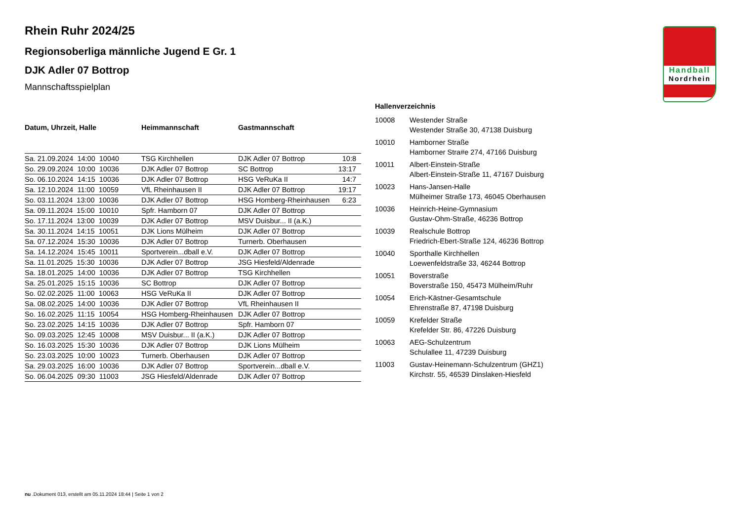Handball
Nordrhein
Rhein Ruhr 2024/25
Regionsoberliga männliche Jugend E Gr. 1
DJK Adler 07 Bottrop
Mannschaftsspielplan
| Datum, Uhrzeit, Halle | Heimmannschaft | Gastmannschaft | |
| --- | --- | --- | --- |
| Sa. 21.09.2024 14:00 10040 | TSG Kirchhellen | DJK Adler 07 Bottrop | 10:8 |
| So. 29.09.2024 10:00 10036 | DJK Adler 07 Bottrop | SC Bottrop | 13:17 |
| So. 06.10.2024 14:15 10036 | DJK Adler 07 Bottrop | HSG VeRuKa II | 14:7 |
| Sa. 12.10.2024 11:00 10059 | VfL Rheinhausen II | DJK Adler 07 Bottrop | 19:17 |
| So. 03.11.2024 13:00 10036 | DJK Adler 07 Bottrop | HSG Homberg-Rheinhausen | 6:23 |
| Sa. 09.11.2024 15:00 10010 | Spfr. Hamborn 07 | DJK Adler 07 Bottrop | |
| So. 17.11.2024 13:00 10039 | DJK Adler 07 Bottrop | MSV Duisbur... II (a.K.) | |
| Sa. 30.11.2024 14:15 10051 | DJK Lions Mülheim | DJK Adler 07 Bottrop | |
| Sa. 07.12.2024 15:30 10036 | DJK Adler 07 Bottrop | Turnerb. Oberhausen | |
| Sa. 14.12.2024 15:45 10011 | Sportverein...dball e.V. | DJK Adler 07 Bottrop | |
| Sa. 11.01.2025 15:30 10036 | DJK Adler 07 Bottrop | JSG Hiesfeld/Aldenrade | |
| Sa. 18.01.2025 14:00 10036 | DJK Adler 07 Bottrop | TSG Kirchhellen | |
| Sa. 25.01.2025 15:15 10036 | SC Bottrop | DJK Adler 07 Bottrop | |
| So. 02.02.2025 11:00 10063 | HSG VeRuKa II | DJK Adler 07 Bottrop | |
| Sa. 08.02.2025 14:00 10036 | DJK Adler 07 Bottrop | VfL Rheinhausen II | |
| So. 16.02.2025 11:15 10054 | HSG Homberg-Rheinhausen | DJK Adler 07 Bottrop | |
| So. 23.02.2025 14:15 10036 | DJK Adler 07 Bottrop | Spfr. Hamborn 07 | |
| So. 09.03.2025 12:45 10008 | MSV Duisbur... II (a.K.) | DJK Adler 07 Bottrop | |
| So. 16.03.2025 15:30 10036 | DJK Adler 07 Bottrop | DJK Lions Mülheim | |
| So. 23.03.2025 10:00 10023 | Turnerb. Oberhausen | DJK Adler 07 Bottrop | |
| Sa. 29.03.2025 16:00 10036 | DJK Adler 07 Bottrop | Sportverein...dball e.V. | |
| So. 06.04.2025 09:30 11003 | JSG Hiesfeld/Aldenrade | DJK Adler 07 Bottrop | |
Hallenverzeichnis
| 10008 | Westender Straße Westender Straße 30, 47138 Duisburg |
| 10010 | Hamborner Straße Hamborner Stra#e 274, 47166 Duisburg |
| 10011 | Albert-Einstein-Straße Albert-Einstein-Straße 11, 47167 Duisburg |
| 10023 | Hans-Jansen-Halle Mülheimer Straße 173, 46045 Oberhausen |
| 10036 | Heinrich-Heine-Gymnasium Gustav-Ohm-Straße, 46236 Bottrop |
| 10039 | Realschule Bottrop Friedrich-Ebert-Straße 124, 46236 Bottrop |
| 10040 | Sporthalle Kirchhellen Loewenfeldstraße 33, 46244 Bottrop |
| 10051 | Boverstraße Boverstraße 150, 45473 Mülheim/Ruhr |
| 10054 | Erich-Kästner-Gesamtschule Ehrenstraße 87, 47198 Duisburg |
| 10059 | Krefelder Straße Krefelder Str. 86, 47226 Duisburg |
| 10063 | AEG-Schulzentrum Schulallee 11, 47239 Duisburg |
| 11003 | Gustav-Heinemann-Schulzentrum (GHZ1) Kirchstr. 55, 46539 Dinslaken-Hiesfeld |
nu .Dokument 013, erstellt am 05.11.2024 18:44 | Seite 1 von 2